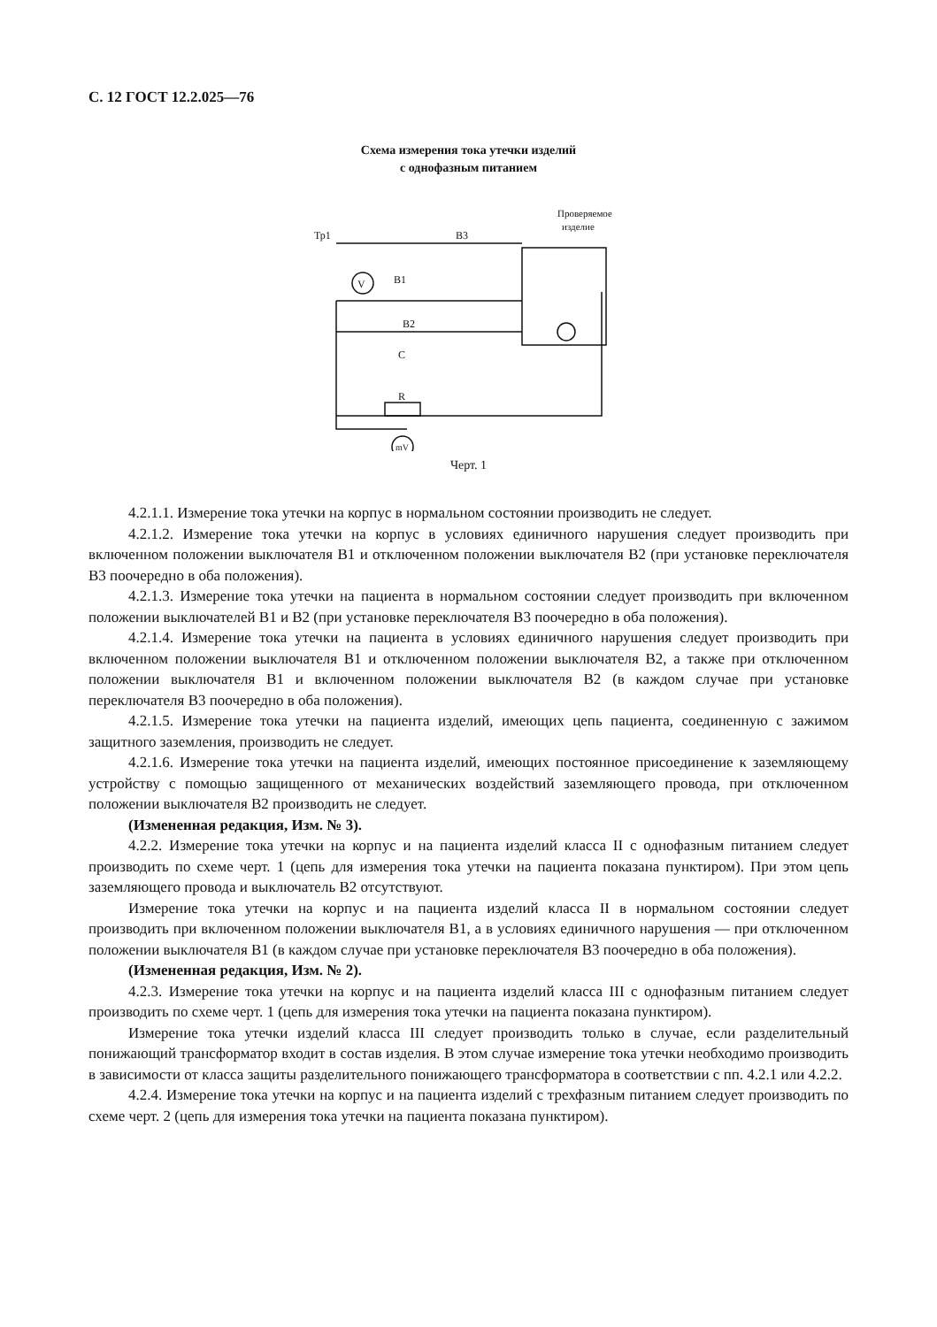С. 12 ГОСТ 12.2.025—76
Схема измерения тока утечки изделий
с однофазным питанием
V
mV
Тр1
В3
В1
В2
С
R
Проверяемое
изделие
Черт. 1
4.2.1.1. Измерение тока утечки на корпус в нормальном состоянии производить не следует.
4.2.1.2. Измерение тока утечки на корпус в условиях единичного нарушения следует производить при включенном положении выключателя В1 и отключенном положении выключателя В2 (при установке переключателя В3 поочередно в оба положения).
4.2.1.3. Измерение тока утечки на пациента в нормальном состоянии следует производить при включенном положении выключателей В1 и В2 (при установке переключателя В3 поочередно в оба положения).
4.2.1.4. Измерение тока утечки на пациента в условиях единичного нарушения следует производить при включенном положении выключателя В1 и отключенном положении выключателя В2, а также при отключенном положении выключателя В1 и включенном положении выключателя В2 (в каждом случае при установке переключателя В3 поочередно в оба положения).
4.2.1.5. Измерение тока утечки на пациента изделий, имеющих цепь пациента, соединенную с зажимом защитного заземления, производить не следует.
4.2.1.6. Измерение тока утечки на пациента изделий, имеющих постоянное присоединение к заземляющему устройству с помощью защищенного от механических воздействий заземляющего провода, при отключенном положении выключателя В2 производить не следует.
(Измененная редакция, Изм. № 3).
4.2.2. Измерение тока утечки на корпус и на пациента изделий класса II с однофазным питанием следует производить по схеме черт. 1 (цепь для измерения тока утечки на пациента показана пунктиром). При этом цепь заземляющего провода и выключатель В2 отсутствуют.
Измерение тока утечки на корпус и на пациента изделий класса II в нормальном состоянии следует производить при включенном положении выключателя В1, а в условиях единичного нарушения — при отключенном положении выключателя В1 (в каждом случае при установке переключателя В3 поочередно в оба положения).
(Измененная редакция, Изм. № 2).
4.2.3. Измерение тока утечки на корпус и на пациента изделий класса III с однофазным питанием следует производить по схеме черт. 1 (цепь для измерения тока утечки на пациента показана пунктиром).
Измерение тока утечки изделий класса III следует производить только в случае, если разделительный понижающий трансформатор входит в состав изделия. В этом случае измерение тока утечки необходимо производить в зависимости от класса защиты разделительного понижающего трансформатора в соответствии с пп. 4.2.1 или 4.2.2.
4.2.4. Измерение тока утечки на корпус и на пациента изделий с трехфазным питанием следует производить по схеме черт. 2 (цепь для измерения тока утечки на пациента показана пунктиром).